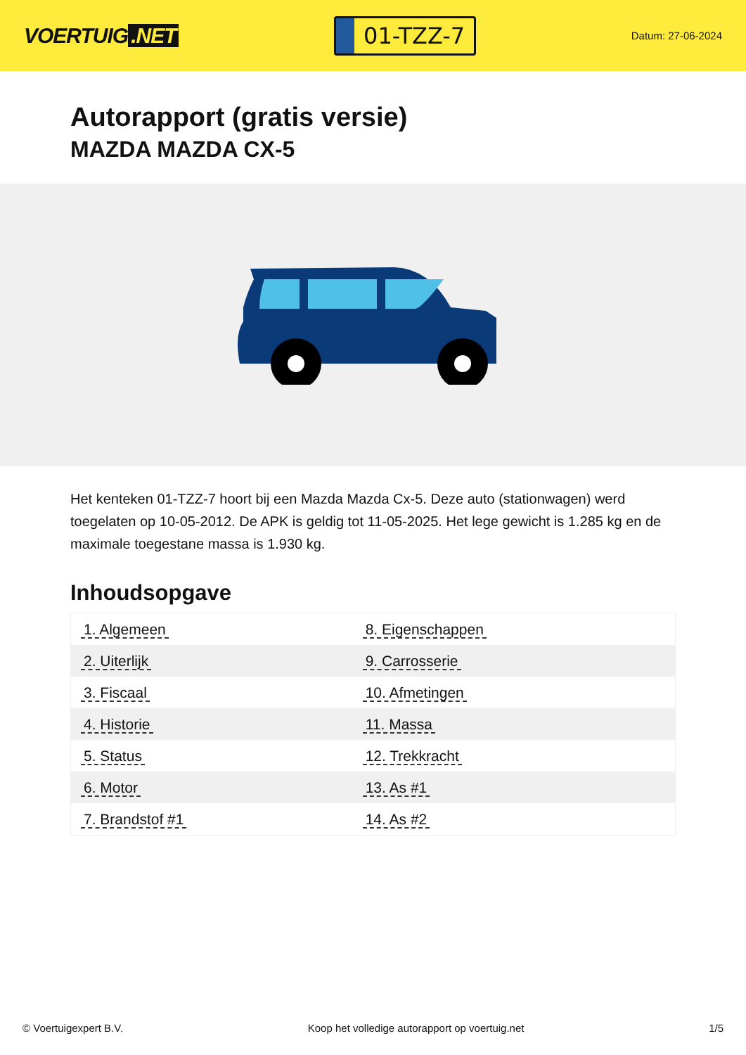VOERTUIG.NET
01-TZZ-7
Datum: 27-06-2024
Autorapport (gratis versie)
MAZDA MAZDA CX-5
Het kenteken 01-TZZ-7 hoort bij een Mazda Mazda Cx-5. Deze auto (stationwagen) werd toegelaten op 10-05-2012. De APK is geldig tot 11-05-2025. Het lege gewicht is 1.285 kg en de maximale toegestane massa is 1.930 kg.
Inhoudsopgave
| 1. Algemeen | 8. Eigenschappen |
| 2. Uiterlijk | 9. Carrosserie |
| 3. Fiscaal | 10. Afmetingen |
| 4. Historie | 11. Massa |
| 5. Status | 12. Trekkracht |
| 6. Motor | 13. As #1 |
| 7. Brandstof #1 | 14. As #2 |
© Voertuigexpert B.V. Koop het volledige autorapport op voertuig.net
1/5